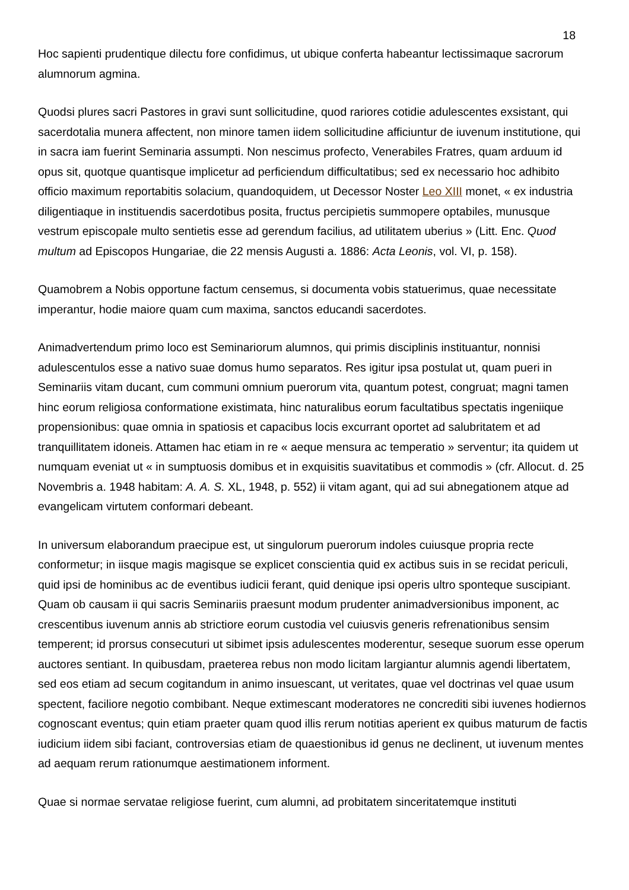18
Hoc sapienti prudentique dilectu fore confidimus, ut ubique conferta habeantur lectissimaque sacrorum alumnorum agmina.
Quodsi plures sacri Pastores in gravi sunt sollicitudine, quod rariores cotidie adulescentes exsistant, qui sacerdotalia munera affectent, non minore tamen iidem sollicitudine afficiuntur de iuvenum institutione, qui in sacra iam fuerint Seminaria assumpti. Non nescimus profecto, Venerabiles Fratres, quam arduum id opus sit, quotque quantisque implicetur ad perficiendum difficultatibus; sed ex necessario hoc adhibito officio maximum reportabitis solacium, quandoquidem, ut Decessor Noster Leo XIII monet, « ex industria diligentiaque in instituendis sacerdotibus posita, fructus percipietis summopere optabiles, munusque vestrum episcopale multo sentietis esse ad gerendum facilius, ad utilitatem uberius » (Litt. Enc. Quod multum ad Episcopos Hungariae, die 22 mensis Augusti a. 1886: Acta Leonis, vol. VI, p. 158).
Quamobrem a Nobis opportune factum censemus, si documenta vobis statuerimus, quae necessitate imperantur, hodie maiore quam cum maxima, sanctos educandi sacerdotes.
Animadvertendum primo loco est Seminariorum alumnos, qui primis disciplinis instituantur, nonnisi adulescentulos esse a nativo suae domus humo separatos. Res igitur ipsa postulat ut, quam pueri in Seminariis vitam ducant, cum communi omnium puerorum vita, quantum potest, congruat; magni tamen hinc eorum religiosa conformatione existimata, hinc naturalibus eorum facultatibus spectatis ingeniique propensionibus: quae omnia in spatiosis et capacibus locis excurrant oportet ad salubritatem et ad tranquillitatem idoneis. Attamen hac etiam in re « aeque mensura ac temperatio » serventur; ita quidem ut numquam eveniat ut « in sumptuosis domibus et in exquisitis suavitatibus et commodis » (cfr. Allocut. d. 25 Novembris a. 1948 habitam: A. A. S. XL, 1948, p. 552) ii vitam agant, qui ad sui abnegationem atque ad evangelicam virtutem conformari debeant.
In universum elaborandum praecipue est, ut singulorum puerorum indoles cuiusque propria recte conformetur; in iisque magis magisque se explicet conscientia quid ex actibus suis in se recidat periculi, quid ipsi de hominibus ac de eventibus iudicii ferant, quid denique ipsi operis ultro sponteque suscipiant. Quam ob causam ii qui sacris Seminariis praesunt modum prudenter animadversionibus imponent, ac crescentibus iuvenum annis ab strictiore eorum custodia vel cuiusvis generis refrenationibus sensim temperent; id prorsus consecuturi ut sibimet ipsis adulescentes moderentur, seseque suorum esse operum auctores sentiant. In quibusdam, praeterea rebus non modo licitam largiantur alumnis agendi libertatem, sed eos etiam ad secum cogitandum in animo insuescant, ut veritates, quae vel doctrinas vel quae usum spectent, faciliore negotio combibant. Neque extimescant moderatores ne concrediti sibi iuvenes hodiernos cognoscant eventus; quin etiam praeter quam quod illis rerum notitias aperient ex quibus maturum de factis iudicium iidem sibi faciant, controversias etiam de quaestionibus id genus ne declinent, ut iuvenum mentes ad aequam rerum rationumque aestimationem informent.
Quae si normae servatae religiose fuerint, cum alumni, ad probitatem sinceritatemque instituti